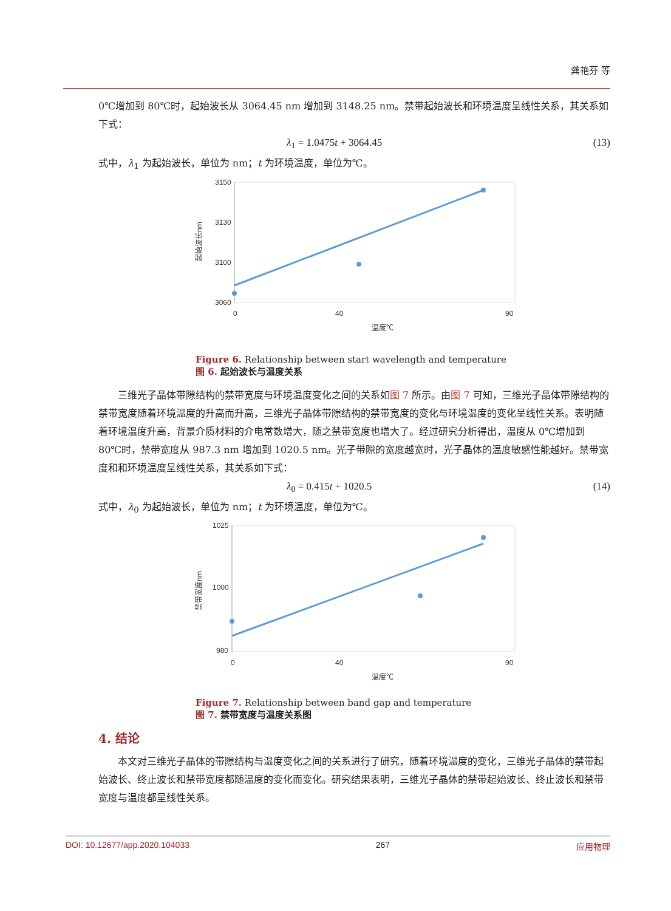龚艳芬 等
0℃增加到 80℃时，起始波长从 3064.45 nm 增加到 3148.25 nm。禁带起始波长和环境温度呈线性关系，其关系如下式：
λ<sub>1</sub> = 1.0475t + 3064.45 (13)
式中，λ<sub>1</sub> 为起始波长，单位为 nm；t 为环境温度，单位为℃。
3150
3130
3100
3060
0
40
90
温度℃
起始波长nm
Figure 6. Relationship between start wavelength and temperature
图 6. 起始波长与温度关系
三维光子晶体带隙结构的禁带宽度与环境温度变化之间的关系如图 7 所示。由图 7 可知，三维光子晶体带隙结构的禁带宽度随着环境温度的升高而升高，三维光子晶体带隙结构的禁带宽度的变化与环境温度的变化呈线性关系。表明随着环境温度升高，背景介质材料的介电常数增大，随之禁带宽度也增大了。经过研究分析得出，温度从 0℃增加到 80℃时，禁带宽度从 987.3 nm 增加到 1020.5 nm。光子带隙的宽度越宽时，光子晶体的温度敏感性能越好。禁带宽度和和环境温度呈线性关系，其关系如下式：
λ<sub>0</sub> = 0.415t + 1020.5 (14)
式中，λ<sub>0</sub> 为起始波长，单位为 nm；t 为环境温度，单位为℃。
1025
1000
980
0
40
90
温度℃
禁带宽度nm
Figure 7. Relationship between band gap and temperature
图 7. 禁带宽度与温度关系图
4. 结论
本文对三维光子晶体的带隙结构与温度变化之间的关系进行了研究，随着环境温度的变化，三维光子晶体的禁带起始波长、终止波长和禁带宽度都随温度的变化而变化。研究结果表明，三维光子晶体的禁带起始波长、终止波长和禁带宽度与温度都呈线性关系。
DOI: 10.12677/app.2020.104033 267 应用物理